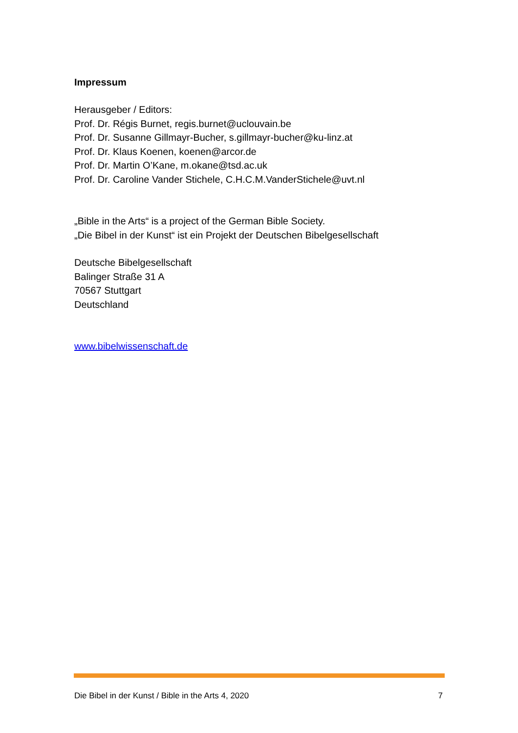Impressum
Herausgeber / Editors:
Prof. Dr. Régis Burnet, regis.burnet@uclouvain.be
Prof. Dr. Susanne Gillmayr-Bucher, s.gillmayr-bucher@ku-linz.at
Prof. Dr. Klaus Koenen, koenen@arcor.de
Prof. Dr. Martin O’Kane, m.okane@tsd.ac.uk
Prof. Dr. Caroline Vander Stichele, C.H.C.M.VanderStichele@uvt.nl
„Bible in the Arts“ is a project of the German Bible Society.
„Die Bibel in der Kunst“ ist ein Projekt der Deutschen Bibelgesellschaft
Deutsche Bibelgesellschaft
Balinger Straße 31 A
70567 Stuttgart
Deutschland
www.bibelwissenschaft.de
Die Bibel in der Kunst / Bible in the Arts 4, 2020 7